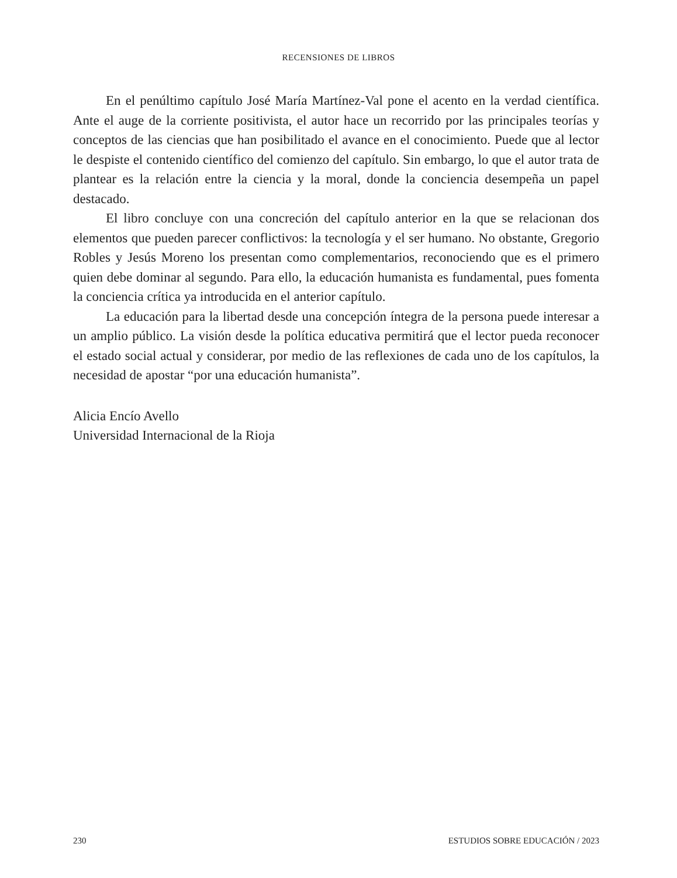RECENSIONES DE LIBROS
En el penúltimo capítulo José María Martínez-Val pone el acento en la verdad científica. Ante el auge de la corriente positivista, el autor hace un recorrido por las principales teorías y conceptos de las ciencias que han posibilitado el avance en el conocimiento. Puede que al lector le despiste el contenido científico del comienzo del capítulo. Sin embargo, lo que el autor trata de plantear es la relación entre la ciencia y la moral, donde la conciencia desempeña un papel destacado.
El libro concluye con una concreción del capítulo anterior en la que se relacionan dos elementos que pueden parecer conflictivos: la tecnología y el ser humano. No obstante, Gregorio Robles y Jesús Moreno los presentan como complementarios, reconociendo que es el primero quien debe dominar al segundo. Para ello, la educación humanista es fundamental, pues fomenta la conciencia crítica ya introducida en el anterior capítulo.
La educación para la libertad desde una concepción íntegra de la persona puede interesar a un amplio público. La visión desde la política educativa permitirá que el lector pueda reconocer el estado social actual y considerar, por medio de las reflexiones de cada uno de los capítulos, la necesidad de apostar “por una educación humanista”.
Alicia Encío Avello
Universidad Internacional de la Rioja
230 ESTUDIOS SOBRE EDUCACIÓN / 2023